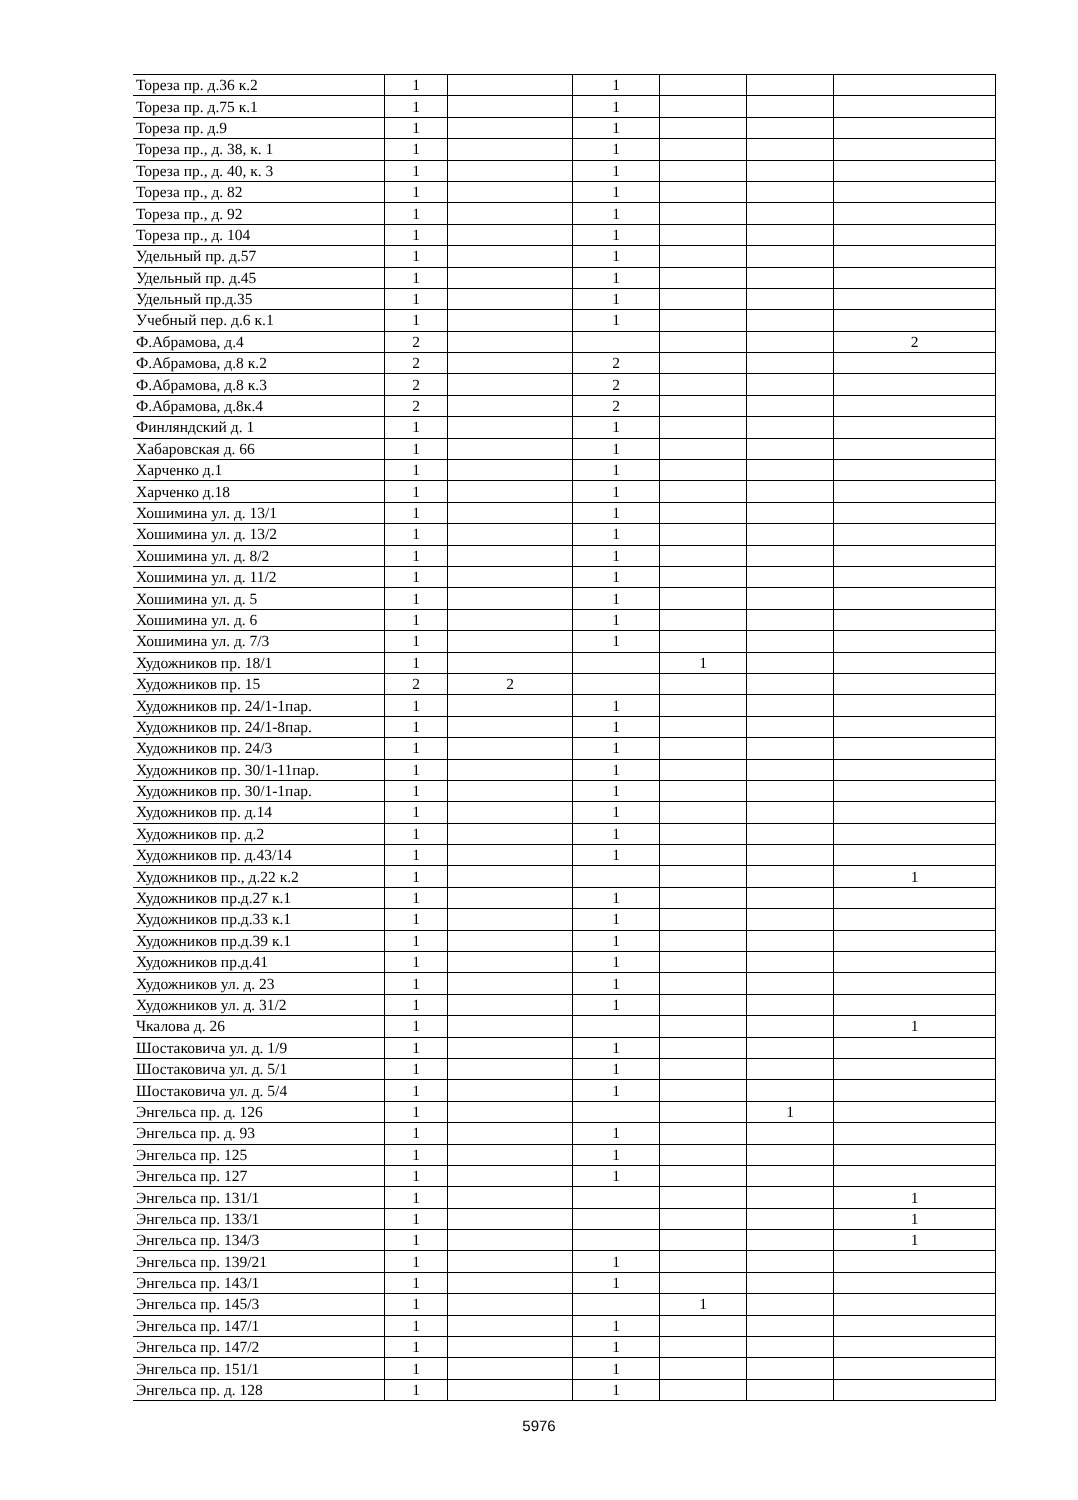| Тореза пр. д.36 к.2 | 1 | | 1 | | | |
| Тореза пр. д.75 к.1 | 1 | | 1 | | | |
| Тореза пр. д.9 | 1 | | 1 | | | |
| Тореза пр., д. 38, к. 1 | 1 | | 1 | | | |
| Тореза пр., д. 40, к. 3 | 1 | | 1 | | | |
| Тореза пр., д. 82 | 1 | | 1 | | | |
| Тореза пр., д. 92 | 1 | | 1 | | | |
| Тореза пр., д. 104 | 1 | | 1 | | | |
| Удельный пр. д.57 | 1 | | 1 | | | |
| Удельный пр. д.45 | 1 | | 1 | | | |
| Удельный пр.д.35 | 1 | | 1 | | | |
| Учебный пер. д.6 к.1 | 1 | | 1 | | | |
| Ф.Абрамова, д.4 | 2 | | | | | 2 |
| Ф.Абрамова, д.8 к.2 | 2 | | 2 | | | |
| Ф.Абрамова, д.8 к.3 | 2 | | 2 | | | |
| Ф.Абрамова, д.8к.4 | 2 | | 2 | | | |
| Финляндский д. 1 | 1 | | 1 | | | |
| Хабаровская д. 66 | 1 | | 1 | | | |
| Харченко д.1 | 1 | | 1 | | | |
| Харченко д.18 | 1 | | 1 | | | |
| Хошимина ул. д. 13/1 | 1 | | 1 | | | |
| Хошимина ул. д. 13/2 | 1 | | 1 | | | |
| Хошимина ул. д. 8/2 | 1 | | 1 | | | |
| Хошимина ул. д. 11/2 | 1 | | 1 | | | |
| Хошимина ул. д. 5 | 1 | | 1 | | | |
| Хошимина ул. д. 6 | 1 | | 1 | | | |
| Хошимина ул. д. 7/3 | 1 | | 1 | | | |
| Художников пр. 18/1 | 1 | | | 1 | | |
| Художников пр. 15 | 2 | 2 | | | | |
| Художников пр. 24/1-1пар. | 1 | | 1 | | | |
| Художников пр. 24/1-8пар. | 1 | | 1 | | | |
| Художников пр. 24/3 | 1 | | 1 | | | |
| Художников пр. 30/1-11пар. | 1 | | 1 | | | |
| Художников пр. 30/1-1пар. | 1 | | 1 | | | |
| Художников пр. д.14 | 1 | | 1 | | | |
| Художников пр. д.2 | 1 | | 1 | | | |
| Художников пр. д.43/14 | 1 | | 1 | | | |
| Художников пр., д.22 к.2 | 1 | | | | | 1 |
| Художников пр.д.27 к.1 | 1 | | 1 | | | |
| Художников пр.д.33 к.1 | 1 | | 1 | | | |
| Художников пр.д.39 к.1 | 1 | | 1 | | | |
| Художников пр.д.41 | 1 | | 1 | | | |
| Художников ул. д. 23 | 1 | | 1 | | | |
| Художников ул. д. 31/2 | 1 | | 1 | | | |
| Чкалова д. 26 | 1 | | | | | 1 |
| Шостаковича ул. д. 1/9 | 1 | | 1 | | | |
| Шостаковича ул. д. 5/1 | 1 | | 1 | | | |
| Шостаковича ул. д. 5/4 | 1 | | 1 | | | |
| Энгельса пр. д. 126 | 1 | | | | 1 | |
| Энгельса пр. д. 93 | 1 | | 1 | | | |
| Энгельса пр. 125 | 1 | | 1 | | | |
| Энгельса пр. 127 | 1 | | 1 | | | |
| Энгельса пр. 131/1 | 1 | | | | | 1 |
| Энгельса пр. 133/1 | 1 | | | | | 1 |
| Энгельса пр. 134/3 | 1 | | | | | 1 |
| Энгельса пр. 139/21 | 1 | | 1 | | | |
| Энгельса пр. 143/1 | 1 | | 1 | | | |
| Энгельса пр. 145/3 | 1 | | | 1 | | |
| Энгельса пр. 147/1 | 1 | | 1 | | | |
| Энгельса пр. 147/2 | 1 | | 1 | | | |
| Энгельса пр. 151/1 | 1 | | 1 | | | |
| Энгельса пр. д. 128 | 1 | | 1 | | | |
5976